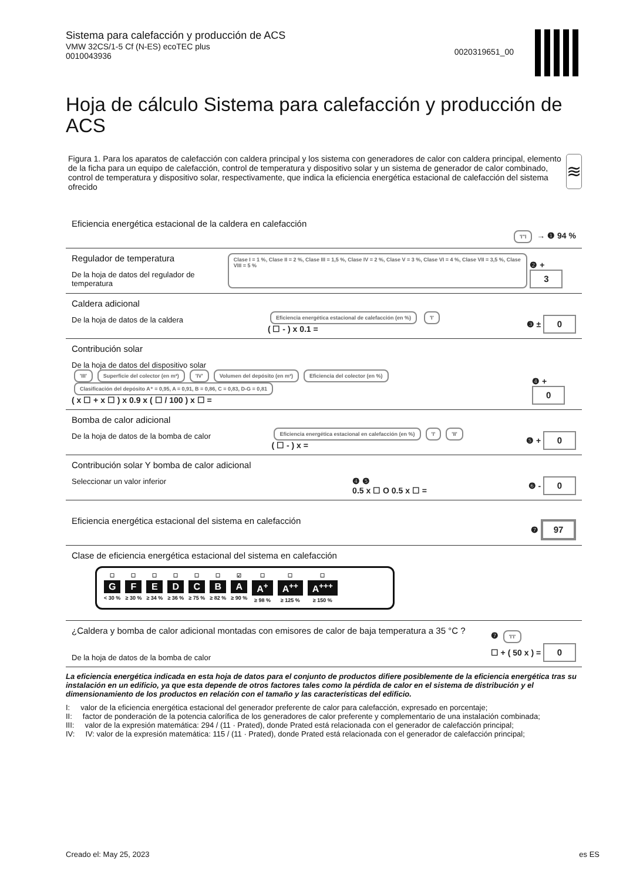Sistema para calefacción y producción de ACS
VMW 32CS/1-5 Cf (N-ES) ecoTEC plus
0010043936
0020319651_00
Hoja de cálculo Sistema para calefacción y producción de ACS
Figura 1. Para los aparatos de calefacción con caldera principal y los sistema con generadores de calor con caldera principal, elemento de la ficha para un equipo de calefacción, control de temperatura y dispositivo solar y un sistema de generador de calor combinado, control de temperatura y dispositivo solar, respectivamente, que indica la eficiencia energética estacional de calefacción del sistema ofrecido
≋
Eficiencia energética estacional de la caldera en calefacción
'I''I → ❶ 94 %
Regulador de temperatura
De la hoja de datos del regulador de temperatura
Clase I = 1 %, Clase II = 2 %, Clase III = 1,5 %, Clase IV = 2 %, Clase V = 3 %, Clase VI = 4 %, Clase VII = 3,5 %, Clase VIII = 5 %
❷ + 3
Caldera adicional
De la hoja de datos de la caldera
Eficiencia energética estacional de calefacción (en %) 'I'
( ☐ - ) x 0.1 =
❸ ± 0
Contribución solar
De la hoja de datos del dispositivo solar
'III' Superficie del colector (en m²) 'IV' Volumen del depósito (en m³) Eficiencia del colector (en %) Clasificación del depósito A⁺ = 0,95, A = 0,91, B = 0,86, C = 0,83, D-G = 0,81
( x ☐ + x ☐ ) x 0.9 x ( ☐ / 100 ) x ☐ =
❹ + 0
Bomba de calor adicional
De la hoja de datos de la bomba de calor
Eficiencia energética estacional en calefacción (en %) 'I' 'II'
( ☐ - ) x =
❺ + 0
Contribución solar Y bomba de calor adicional
Seleccionar un valor inferior
❹ ❺
0.5 x ☐ O 0.5 x ☐ =
❻ - 0
Eficiencia energética estacional del sistema en calefacción
❼ 97
Clase de eficiencia energética estacional del sistema en calefacción
☐
G
< 30 %
☐
F
≥ 30 %
☐
E
≥ 34 %
☐
D
≥ 36 %
☐
C
≥ 75 %
☐
B
≥ 82 %
☑
A
≥ 90 %
☐
A<sup>+</sup>
≥ 98 %
☐
A<sup>++</sup>
≥ 125 %
☐
A<sup>+++</sup>
≥ 150 %
¿Caldera y bomba de calor adicional montadas con emisores de calor de baja temperatura a 35 °C ?
De la hoja de datos de la bomba de calor
❼ 'I'I'
☐ + ( 50 x ) = 0
La eficiencia energética indicada en esta hoja de datos para el conjunto de productos difiere posiblemente de la eficiencia energética tras su instalación en un edificio, ya que esta depende de otros factores tales como la pérdida de calor en el sistema de distribución y el dimensionamiento de los productos en relación con el tamaño y las características del edificio.
I: valor de la eficiencia energética estacional del generador preferente de calor para calefacción, expresado en porcentaje;
II: factor de ponderación de la potencia calorífica de los generadores de calor preferente y complementario de una instalación combinada;
III: valor de la expresión matemática: 294 / (11 · Prated), donde Prated está relacionada con el generador de calefacción principal;
IV: IV: valor de la expresión matemática: 115 / (11 · Prated), donde Prated está relacionada con el generador de calefacción principal;
Creado el: May 25, 2023 es ES